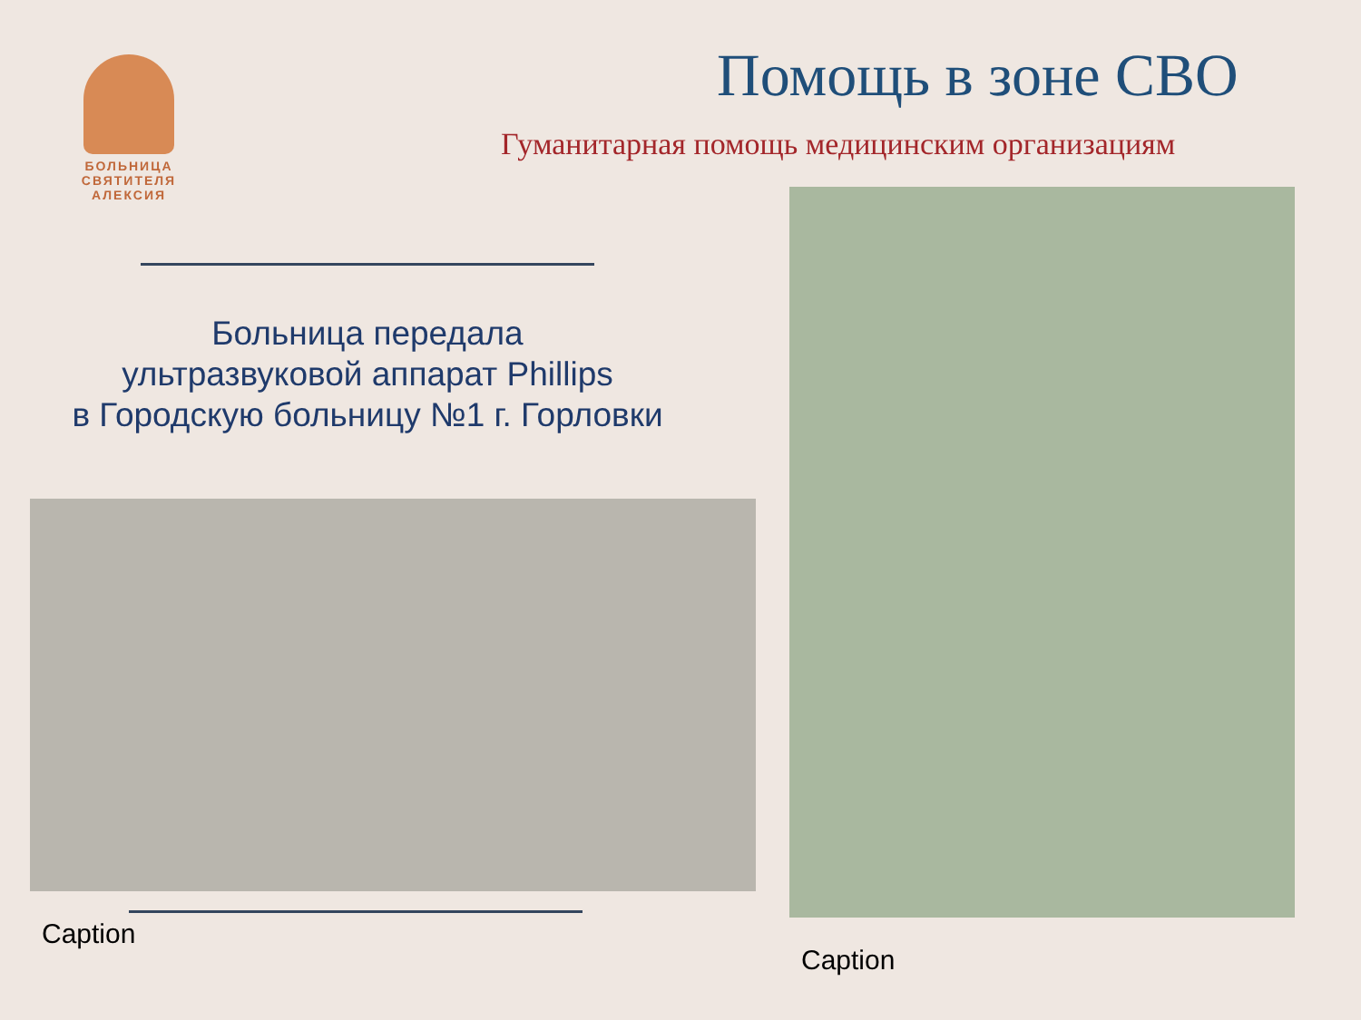БОЛЬНИЦА
СВЯТИТЕЛЯ
АЛЕКСИЯ
Помощь в зоне СВО
Гуманитарная помощь медицинским организациям
Больница передала
ультразвуковой аппарат Phillips
в Городскую больницу №1 г. Горловки
Caption
Caption